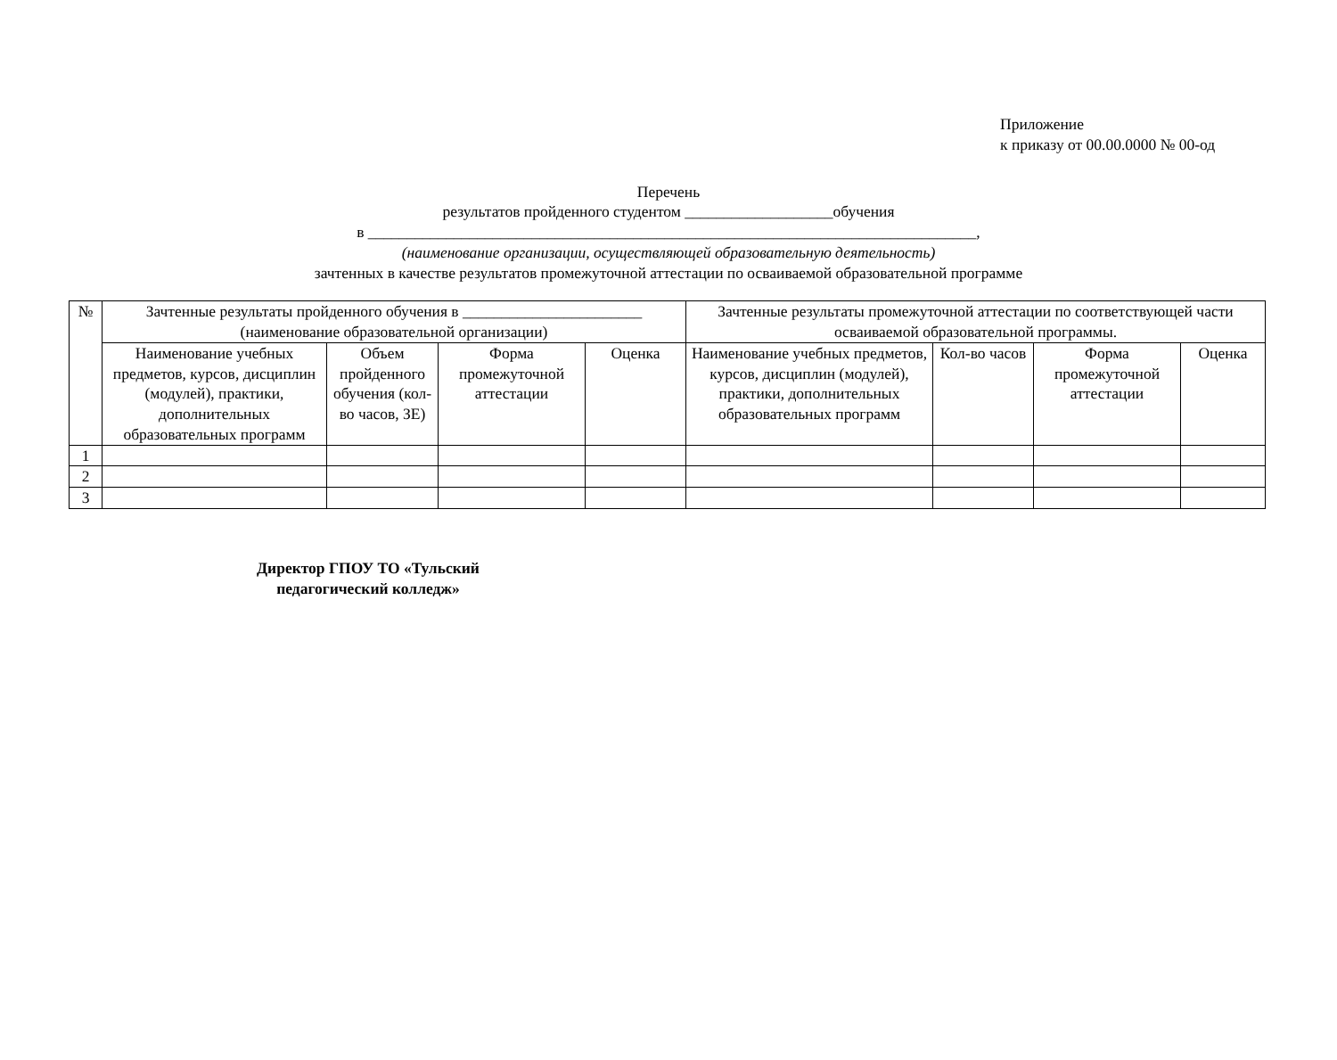Приложение
к приказу от 00.00.0000 № 00-од
Перечень
результатов пройденного студентом ___________________обучения
в ______________________________________________________________________________,
(наименование организации, осуществляющей образовательную деятельность)
зачтенных в качестве результатов промежуточной аттестации по осваиваемой образовательной программе
| № | Зачтенные результаты пройденного обучения в _______________________ (наименование образовательной организации) | | | | Зачтенные результаты промежуточной аттестации по соответствующей части осваиваемой образовательной программы. | | | |
| --- | --- | --- | --- | --- | --- | --- | --- | --- |
| | Наименование учебных предметов, курсов, дисциплин (модулей), практики, дополнительных образовательных программ | Объем пройденного обучения (кол-во часов, ЗЕ) | Форма промежуточной аттестации | Оценка | Наименование учебных предметов, курсов, дисциплин (модулей), практики, дополнительных образовательных программ | Кол-во часов | Форма промежуточной аттестации | Оценка |
| 1 | | | | | | | | |
| 2 | | | | | | | | |
| 3 | | | | | | | | |
Директор ГПОУ ТО «Тульский педагогический колледж»